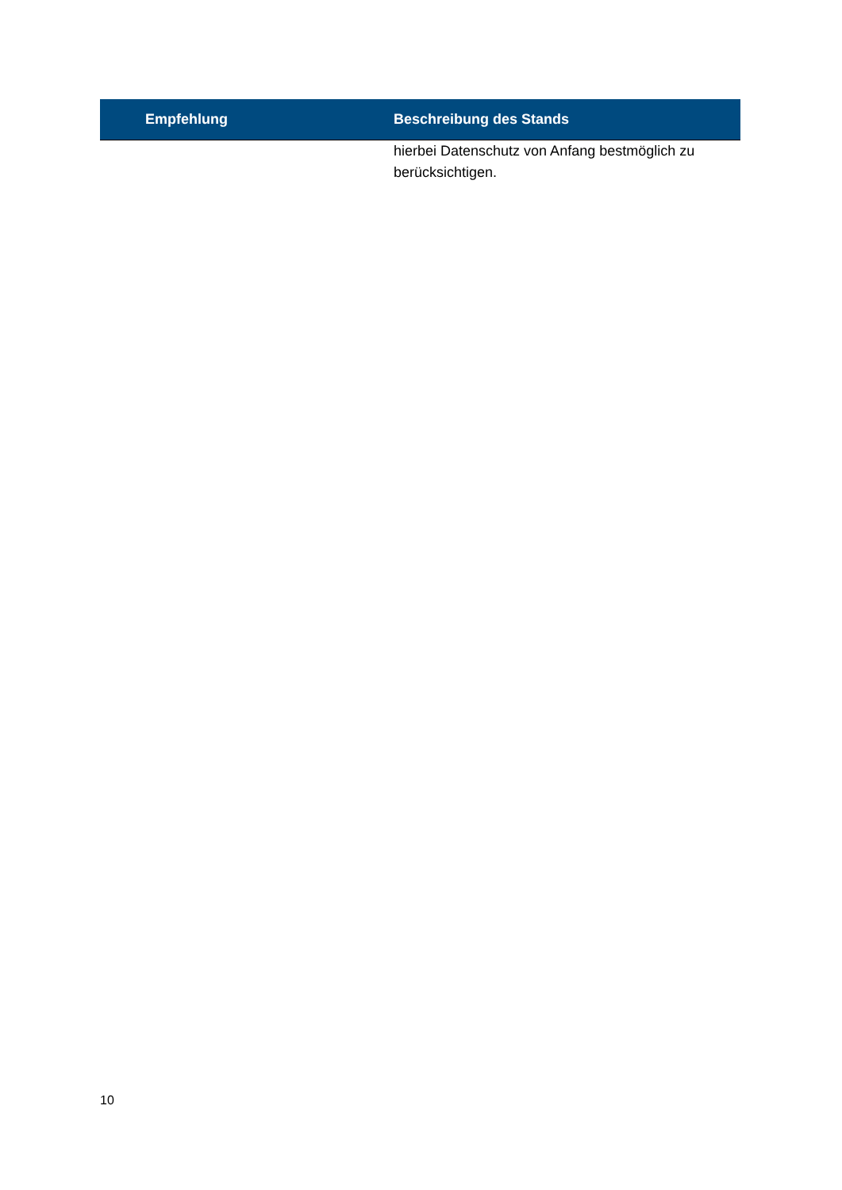| Empfehlung | Beschreibung des Stands |
| --- | --- |
| | hierbei Datenschutz von Anfang bestmöglich zu berücksichtigen. |
10